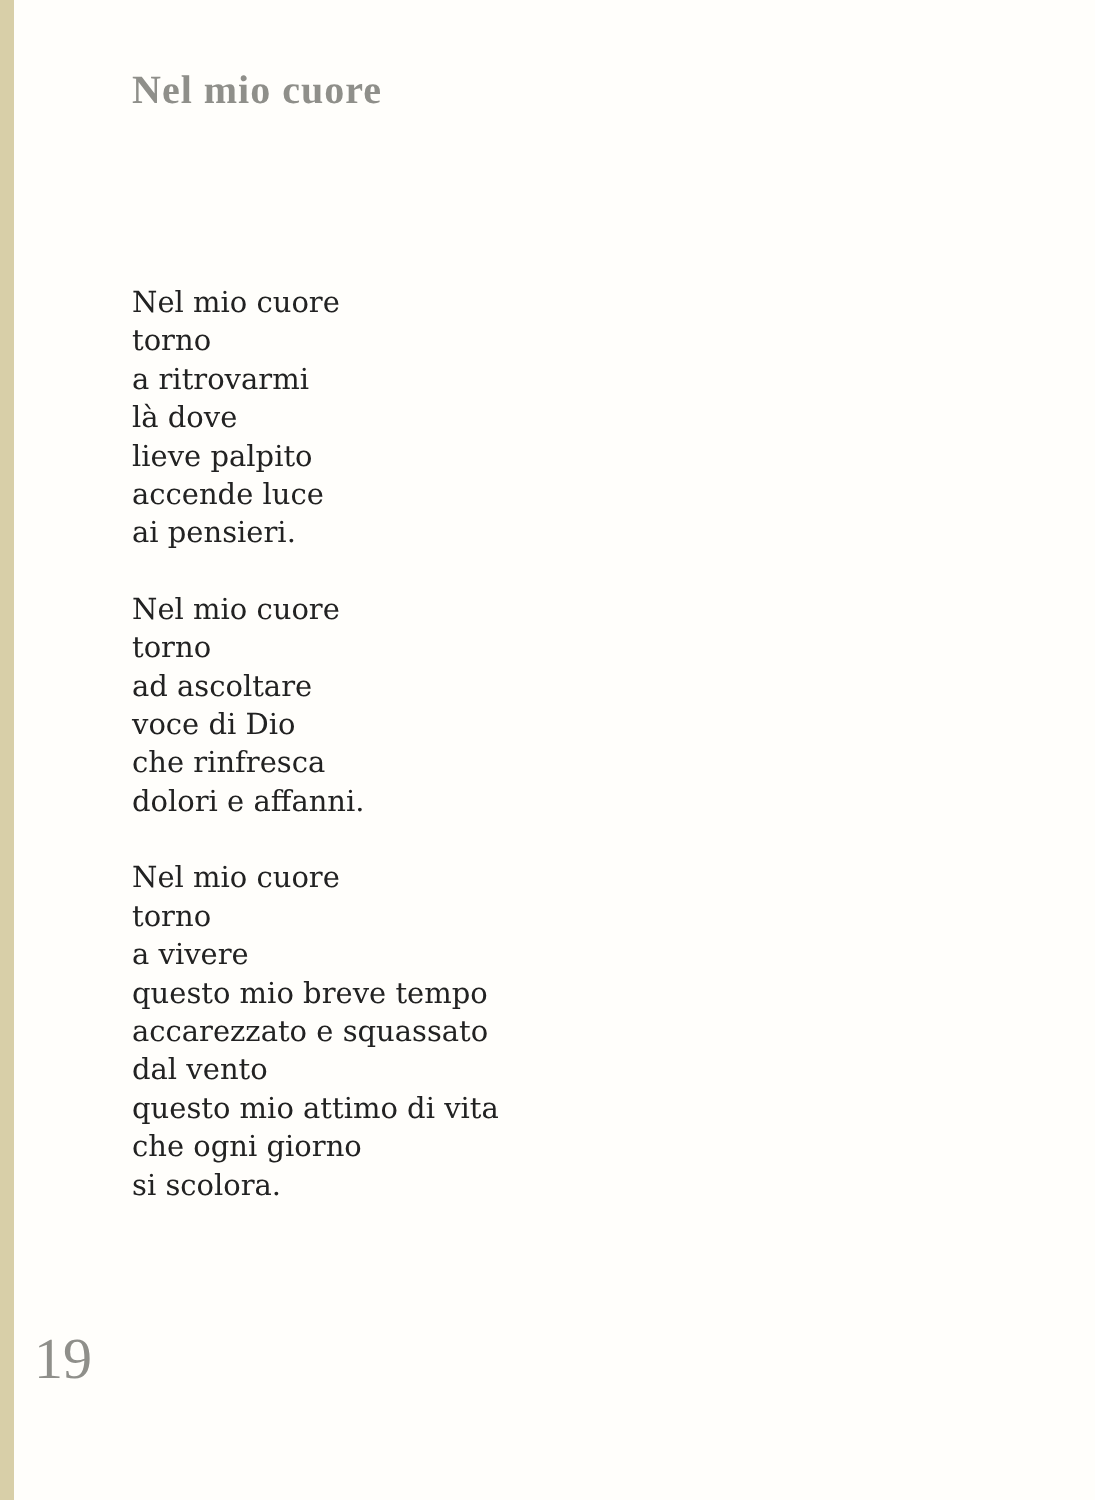Nel mio cuore
Nel mio cuore
torno
a ritrovarmi
là dove
lieve palpito
accende luce
ai pensieri.
Nel mio cuore
torno
ad ascoltare
voce di Dio
che rinfresca
dolori e affanni.
Nel mio cuore
torno
a vivere
questo mio breve tempo
accarezzato e squassato
dal vento
questo mio attimo di vita
che ogni giorno
si scolora.
19